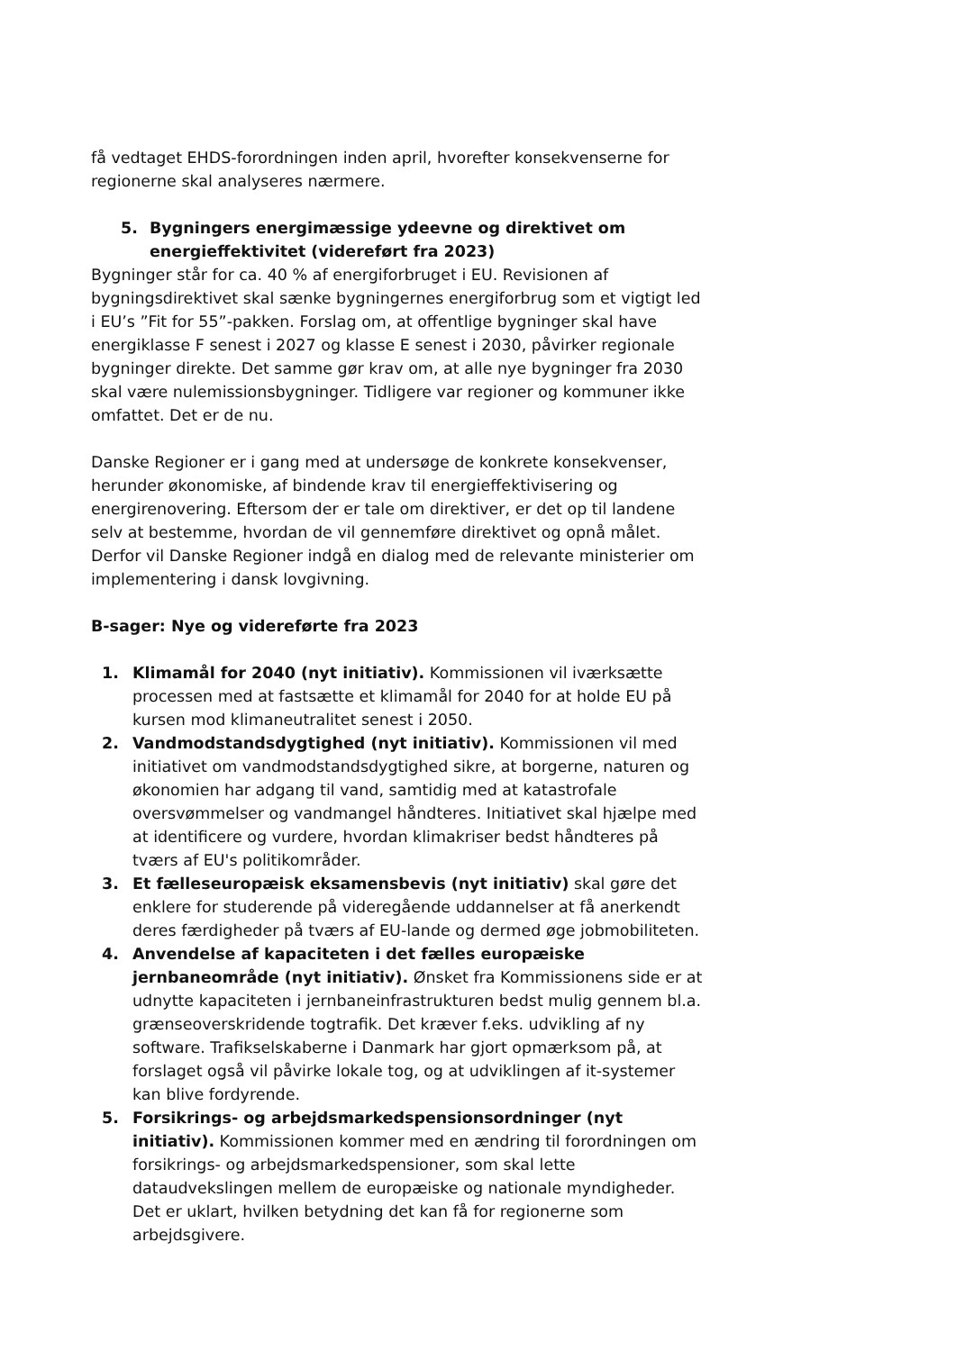få vedtaget EHDS-forordningen inden april, hvorefter konsekvenserne for regionerne skal analyseres nærmere.
5. Bygningers energimæssige ydeevne og direktivet om energieffektivitet (videreført fra 2023)
Bygninger står for ca. 40 % af energiforbruget i EU. Revisionen af bygningsdirektivet skal sænke bygningernes energiforbrug som et vigtigt led i EU’s ”Fit for 55”-pakken. Forslag om, at offentlige bygninger skal have energiklasse F senest i 2027 og klasse E senest i 2030, påvirker regionale bygninger direkte. Det samme gør krav om, at alle nye bygninger fra 2030 skal være nulemissionsbygninger. Tidligere var regioner og kommuner ikke omfattet. Det er de nu.
Danske Regioner er i gang med at undersøge de konkrete konsekvenser, herunder økonomiske, af bindende krav til energieffektivisering og energirenovering. Eftersom der er tale om direktiver, er det op til landene selv at bestemme, hvordan de vil gennemføre direktivet og opnå målet. Derfor vil Danske Regioner indgå en dialog med de relevante ministerier om implementering i dansk lovgivning.
B-sager: Nye og videreførte fra 2023
1. Klimamål for 2040 (nyt initiativ). Kommissionen vil iværksætte processen med at fastsætte et klimamål for 2040 for at holde EU på kursen mod klimaneutralitet senest i 2050.
2. Vandmodstandsdygtighed (nyt initiativ). Kommissionen vil med initiativet om vandmodstandsdygtighed sikre, at borgerne, naturen og økonomien har adgang til vand, samtidig med at katastrofale oversvømmelser og vandmangel håndteres. Initiativet skal hjælpe med at identificere og vurdere, hvordan klimakriser bedst håndteres på tværs af EU's politikområder.
3. Et fælleseuropæisk eksamensbevis (nyt initiativ) skal gøre det enklere for studerende på videregående uddannelser at få anerkendt deres færdigheder på tværs af EU-lande og dermed øge jobmobiliteten.
4. Anvendelse af kapaciteten i det fælles europæiske jernbaneområde (nyt initiativ). Ønsket fra Kommissionens side er at udnytte kapaciteten i jernbaneinfrastrukturen bedst mulig gennem bl.a. grænseoverskridende togtrafik. Det kræver f.eks. udvikling af ny software. Trafikselskaberne i Danmark har gjort opmærksom på, at forslaget også vil påvirke lokale tog, og at udviklingen af it-systemer kan blive fordyrende.
5. Forsikrings- og arbejdsmarkedspensionsordninger (nyt initiativ). Kommissionen kommer med en ændring til forordningen om forsikrings- og arbejdsmarkedspensioner, som skal lette dataudvekslingen mellem de europæiske og nationale myndigheder. Det er uklart, hvilken betydning det kan få for regionerne som arbejdsgivere.